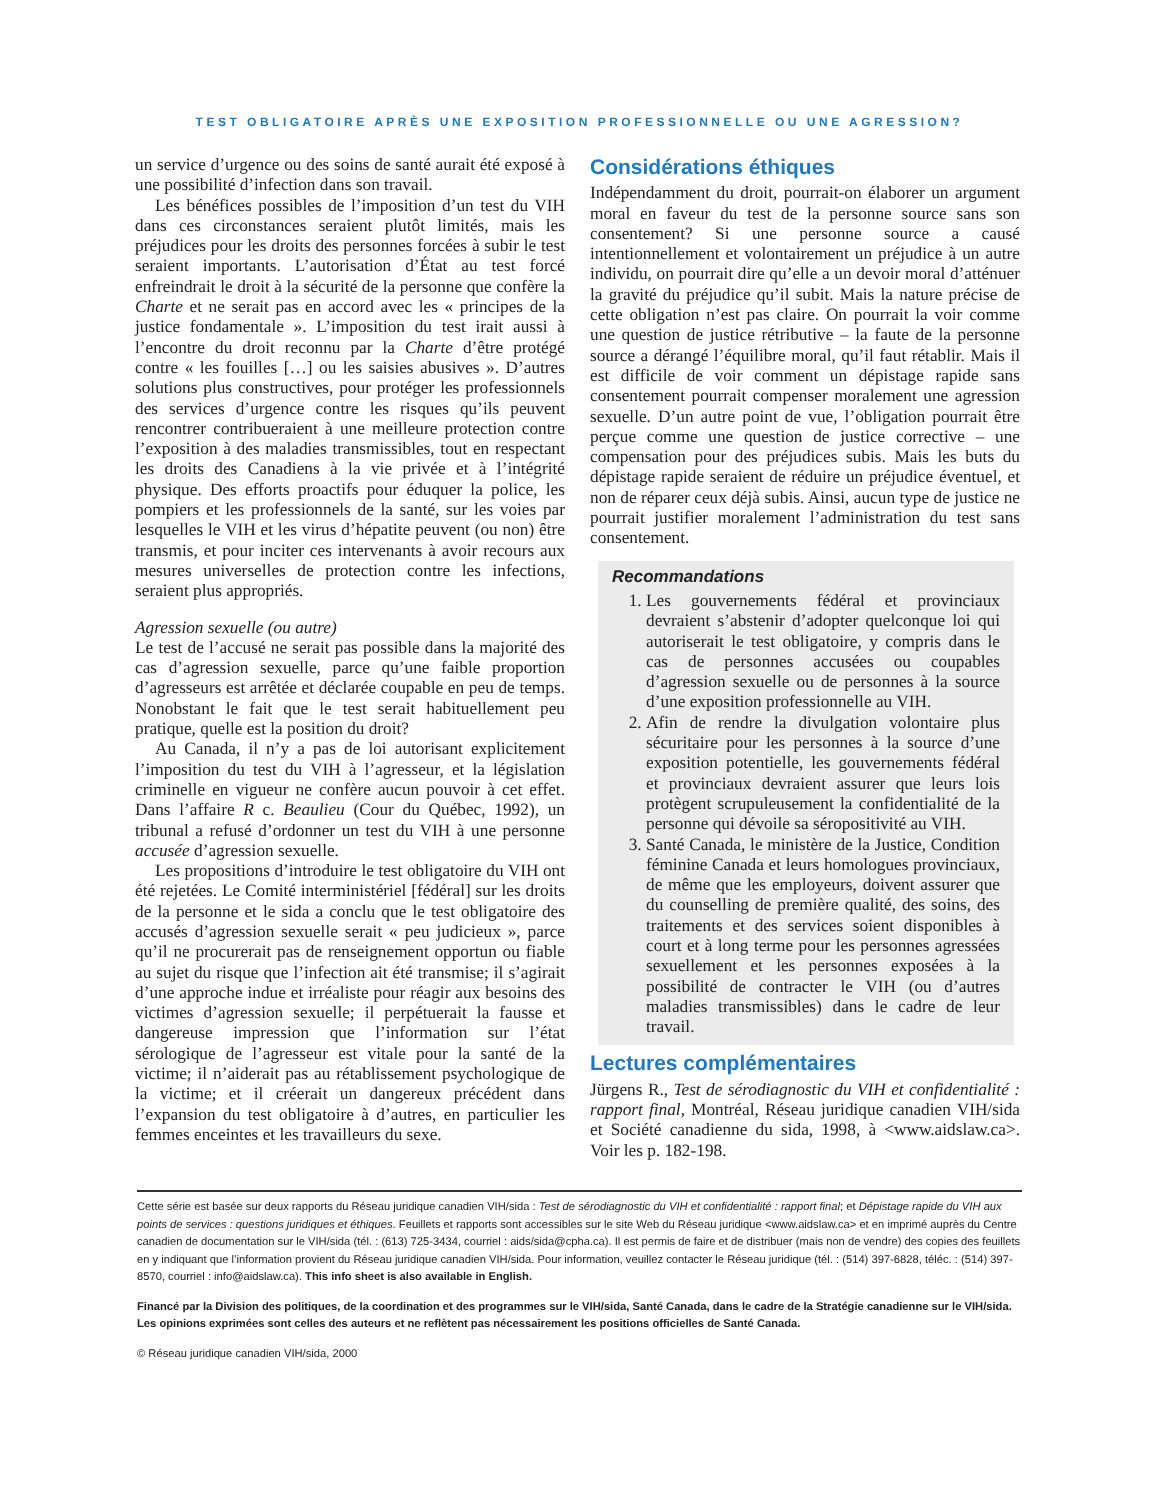TEST OBLIGATOIRE APRÈS UNE EXPOSITION PROFESSIONNELLE OU UNE AGRESSION?
un service d’urgence ou des soins de santé aurait été exposé à une possibilité d’infection dans son travail.
Les bénéfices possibles de l’imposition d’un test du VIH dans ces circonstances seraient plutôt limités, mais les préjudices pour les droits des personnes forcées à subir le test seraient importants. L’autorisation d’État au test forcé enfreindrait le droit à la sécurité de la personne que confère la Charte et ne serait pas en accord avec les « principes de la justice fondamentale ». L’imposition du test irait aussi à l’encontre du droit reconnu par la Charte d’être protégé contre « les fouilles […] ou les saisies abusives ». D’autres solutions plus constructives, pour protéger les professionnels des services d’urgence contre les risques qu’ils peuvent rencontrer contribueraient à une meilleure protection contre l’exposition à des maladies transmissibles, tout en respectant les droits des Canadiens à la vie privée et à l’intégrité physique. Des efforts proactifs pour éduquer la police, les pompiers et les professionnels de la santé, sur les voies par lesquelles le VIH et les virus d’hépatite peuvent (ou non) être transmis, et pour inciter ces intervenants à avoir recours aux mesures universelles de protection contre les infections, seraient plus appropriés.
Agression sexuelle (ou autre)
Le test de l’accusé ne serait pas possible dans la majorité des cas d’agression sexuelle, parce qu’une faible proportion d’agresseurs est arrêtée et déclarée coupable en peu de temps. Nonobstant le fait que le test serait habituellement peu pratique, quelle est la position du droit?
Au Canada, il n’y a pas de loi autorisant explicitement l’imposition du test du VIH à l’agresseur, et la législation criminelle en vigueur ne confère aucun pouvoir à cet effet. Dans l’affaire R c. Beaulieu (Cour du Québec, 1992), un tribunal a refusé d’ordonner un test du VIH à une personne accusée d’agression sexuelle.
Les propositions d’introduire le test obligatoire du VIH ont été rejetées. Le Comité interministériel [fédéral] sur les droits de la personne et le sida a conclu que le test obligatoire des accusés d’agression sexuelle serait « peu judicieux », parce qu’il ne procurerait pas de renseignement opportun ou fiable au sujet du risque que l’infection ait été transmise; il s’agirait d’une approche indue et irréaliste pour réagir aux besoins des victimes d’agression sexuelle; il perpétuerait la fausse et dangereuse impression que l’information sur l’état sérologique de l’agresseur est vitale pour la santé de la victime; il n’aiderait pas au rétablissement psychologique de la victime; et il créerait un dangereux précédent dans l’expansion du test obligatoire à d’autres, en particulier les femmes enceintes et les travailleurs du sexe.
Considérations éthiques
Indépendamment du droit, pourrait-on élaborer un argument moral en faveur du test de la personne source sans son consentement? Si une personne source a causé intentionnellement et volontairement un préjudice à un autre individu, on pourrait dire qu’elle a un devoir moral d’atténuer la gravité du préjudice qu’il subit. Mais la nature précise de cette obligation n’est pas claire. On pourrait la voir comme une question de justice rétributive – la faute de la personne source a dérangé l’équilibre moral, qu’il faut rétablir. Mais il est difficile de voir comment un dépistage rapide sans consentement pourrait compenser moralement une agression sexuelle. D’un autre point de vue, l’obligation pourrait être perçue comme une question de justice corrective – une compensation pour des préjudices subis. Mais les buts du dépistage rapide seraient de réduire un préjudice éventuel, et non de réparer ceux déjà subis. Ainsi, aucun type de justice ne pourrait justifier moralement l’administration du test sans consentement.
Recommandations
1. Les gouvernements fédéral et provinciaux devraient s’abstenir d’adopter quelconque loi qui autoriserait le test obligatoire, y compris dans le cas de personnes accusées ou coupables d’agression sexuelle ou de personnes à la source d’une exposition professionnelle au VIH.
2. Afin de rendre la divulgation volontaire plus sécuritaire pour les personnes à la source d’une exposition potentielle, les gouvernements fédéral et provinciaux devraient assurer que leurs lois protègent scrupuleusement la confidentialité de la personne qui dévoile sa séropositivité au VIH.
3. Santé Canada, le ministère de la Justice, Condition féminine Canada et leurs homologues provinciaux, de même que les employeurs, doivent assurer que du counselling de première qualité, des soins, des traitements et des services soient disponibles à court et à long terme pour les personnes agressées sexuellement et les personnes exposées à la possibilité de contracter le VIH (ou d’autres maladies transmissibles) dans le cadre de leur travail.
Lectures complémentaires
Jürgens R., Test de sérodiagnostic du VIH et confidentialité : rapport final, Montréal, Réseau juridique canadien VIH/sida et Société canadienne du sida, 1998, à <www.aidslaw.ca>. Voir les p. 182-198.
Cette série est basée sur deux rapports du Réseau juridique canadien VIH/sida : Test de sérodiagnostic du VIH et confidentialité : rapport final; et Dépistage rapide du VIH aux points de services : questions juridiques et éthiques. Feuillets et rapports sont accessibles sur le site Web du Réseau juridique <www.aidslaw.ca> et en imprimé auprès du Centre canadien de documentation sur le VIH/sida (tél. : (613) 725-3434, courriel : aids/sida@cpha.ca). Il est permis de faire et de distribuer (mais non de vendre) des copies des feuillets en y indiquant que l’information provient du Réseau juridique canadien VIH/sida. Pour information, veuillez contacter le Réseau juridique (tél. : (514) 397-6828, téléc. : (514) 397-8570, courriel : info@aidslaw.ca). This info sheet is also available in English.
Financé par la Division des politiques, de la coordination et des programmes sur le VIH/sida, Santé Canada, dans le cadre de la Stratégie canadienne sur le VIH/sida. Les opinions exprimées sont celles des auteurs et ne reflètent pas nécessairement les positions officielles de Santé Canada.
© Réseau juridique canadien VIH/sida, 2000